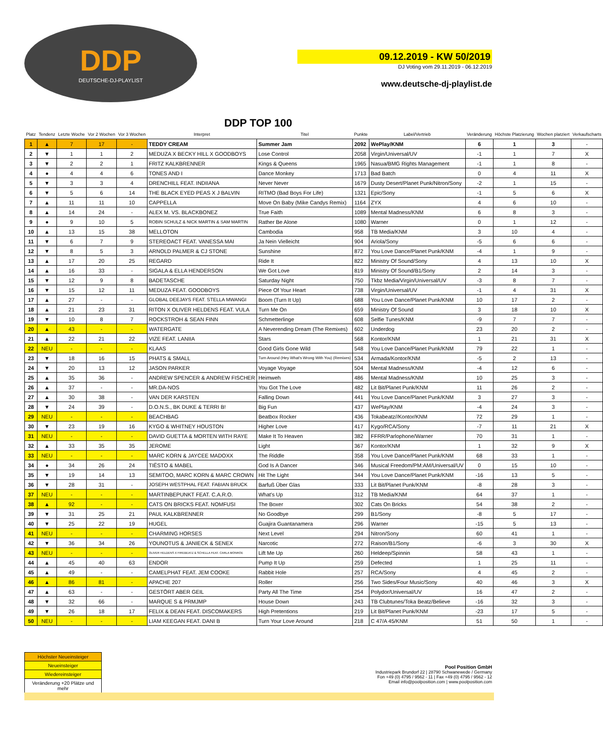DDP
DEUTSCHE-DJ-PLAYLIST
09.12.2019 - KW 50/2019
DJ Voting vom 29.11.2019 - 06.12.2019
www.deutsche-dj-playlist.de
DDP TOP 100
| Platz | Tendenz | Letzte Woche | Vor 2 Wochen | Vor 3 Wochen | Interpret | Titel | Punkte | Label/Vertrieb | Veränderung | Höchste Platzierung | Wochen platziert | Verkaufscharts |
| --- | --- | --- | --- | --- | --- | --- | --- | --- | --- | --- | --- | --- |
| 1 | ▲ | 7 | 17 | - | TEDDY CREAM | Summer Jam | 2092 | WePlay/KNM | 6 | 1 | 3 | - |
| 2 | ▼ | 1 | 1 | 2 | MEDUZA X BECKY HILL X GOODBOYS | Lose Control | 2058 | Virgin/Universal/UV | -1 | 1 | 7 | X |
| 3 | ▼ | 2 | 2 | 1 | FRITZ KALKBRENNER | Kings & Queens | 1965 | Nasua/BMG Rights Management | -1 | 1 | 8 | - |
| 4 | ● | 4 | 4 | 6 | TONES AND I | Dance Monkey | 1713 | Bad Batch | 0 | 4 | 11 | X |
| 5 | ▼ | 3 | 3 | 4 | DRENCHILL FEAT. INDIIANA | Never Never | 1679 | Dusty Desert/Planet Punk/Nitron/Sony | -2 | 1 | 15 | - |
| 6 | ▼ | 5 | 6 | 14 | THE BLACK EYED PEAS X J BALVIN | RITMO (Bad Boys For Life) | 1321 | Epic/Sony | -1 | 5 | 6 | X |
| 7 | ▲ | 11 | 11 | 10 | CAPPELLA | Move On Baby (Mike Candys Remix) | 1164 | ZYX | 4 | 6 | 10 | - |
| 8 | ▲ | 14 | 24 | - | ALEX M. VS. BLACKBONEZ | True Faith | 1089 | Mental Madness/KNM | 6 | 8 | 3 | - |
| 9 | ● | 9 | 10 | 5 | ROBIN SCHULZ & NICK MARTIN & SAM MARTIN | Rather Be Alone | 1080 | Warner | 0 | 1 | 12 | - |
| 10 | ▲ | 13 | 15 | 38 | MELLOTON | Cambodia | 958 | TB Media/KNM | 3 | 10 | 4 | - |
| 11 | ▼ | 6 | 7 | 9 | STEREOACT FEAT. VANESSA MAI | Ja Nein Vielleicht | 904 | Ariola/Sony | -5 | 6 | 6 | - |
| 12 | ▼ | 8 | 5 | 3 | ARNOLD PALMER & CJ STONE | Sunshine | 872 | You Love Dance/Planet Punk/KNM | -4 | 1 | 9 | - |
| 13 | ▲ | 17 | 20 | 25 | REGARD | Ride It | 822 | Ministry Of Sound/Sony | 4 | 13 | 10 | X |
| 14 | ▲ | 16 | 33 | - | SIGALA & ELLA HENDERSON | We Got Love | 819 | Ministry Of Sound/B1/Sony | 2 | 14 | 3 | - |
| 15 | ▼ | 12 | 9 | 8 | BADETASCHE | Saturday Night | 750 | Tkbz Media/Virgin/Universal/UV | -3 | 8 | 7 | - |
| 16 | ▼ | 15 | 12 | 11 | MEDUZA FEAT. GOODBOYS | Piece Of Your Heart | 738 | Virgin/Universal/UV | -1 | 4 | 31 | X |
| 17 | ▲ | 27 | - | - | GLOBAL DEEJAYS FEAT. STELLA MWANGI | Boom (Turn It Up) | 688 | You Love Dance/Planet Punk/KNM | 10 | 17 | 2 | - |
| 18 | ▲ | 21 | 23 | 31 | RITON X OLIVER HELDENS FEAT. VULA | Turn Me On | 659 | Ministry Of Sound | 3 | 18 | 10 | X |
| 19 | ▼ | 10 | 8 | 7 | ROCKSTROH & SEAN FINN | Schmetterlinge | 608 | Selfie Tunes/KNM | -9 | 7 | 7 | - |
| 20 | ▲ | 43 | - | - | WATERGATE | A Neverending Dream (The Remixes) | 602 | Underdog | 23 | 20 | 2 | - |
| 21 | ▲ | 22 | 21 | 22 | VIZE FEAT. LANIIA | Stars | 568 | Kontor/KNM | 1 | 21 | 31 | X |
| 22 | NEU | - | - | - | KLAAS | Good Girls Gone Wild | 548 | You Love Dance/Planet Punk/KNM | 79 | 22 | 1 | - |
| 23 | ▼ | 18 | 16 | 15 | PHATS & SMALL | Turn Around (Hey What's Wrong With You) (Remixes) | 534 | Armada/Kontor/KNM | -5 | 2 | 13 | - |
| 24 | ▼ | 20 | 13 | 12 | JASON PARKER | Voyage Voyage | 504 | Mental Madness/KNM | -4 | 12 | 6 | - |
| 25 | ▲ | 35 | 36 | - | ANDREW SPENCER & ANDREW FISCHER | Heimweh | 486 | Mental Madness/KNM | 10 | 25 | 3 | - |
| 26 | ▲ | 37 | - | - | MR.DA-NOS | You Got The Love | 482 | Lit Bit/Planet Punk/KNM | 11 | 26 | 2 | - |
| 27 | ▲ | 30 | 38 | - | VAN DER KARSTEN | Falling Down | 441 | You Love Dance/Planet Punk/KNM | 3 | 27 | 3 | - |
| 28 | ▼ | 24 | 39 | - | D.O.N.S., BK DUKE & TERRI B! | Big Fun | 437 | WePlay/KNM | -4 | 24 | 3 | - |
| 29 | NEU | - | - | - | BEACHBAG | Beatbox Rocker | 436 | Tokabeatz//Kontor/KNM | 72 | 29 | 1 | - |
| 30 | ▼ | 23 | 19 | 16 | KYGO & WHITNEY HOUSTON | Higher Love | 417 | Kygo/RCA/Sony | -7 | 11 | 21 | X |
| 31 | NEU | - | - | - | DAVID GUETTA & MORTEN WITH RAYE | Make It To Heaven | 382 | FFRR/Parlophone/Warner | 70 | 31 | 1 | - |
| 32 | ▲ | 33 | 35 | 35 | JEROME | Light | 367 | Kontor/KNM | 1 | 32 | 9 | X |
| 33 | NEU | - | - | - | MARC KORN & JAYCEE MADOXX | The Riddle | 358 | You Love Dance/Planet Punk/KNM | 68 | 33 | 1 | - |
| 34 | ● | 34 | 26 | 24 | TIËSTO & MABEL | God Is A Dancer | 346 | Musical Freedom/PM:AM/Universal/UV | 0 | 15 | 10 | - |
| 35 | ▼ | 19 | 14 | 13 | SEMITOO, MARC KORN & MARC CROWN | Hit The Light | 344 | You Love Dance/Planet Punk/KNM | -16 | 13 | 5 | - |
| 36 | ▼ | 28 | 31 | - | JOSEPH WESTPHAL FEAT. FABIAN BRUCK | Barfuß Über Glas | 333 | Lit Bit/Planet Punk/KNM | -8 | 28 | 3 | - |
| 37 | NEU | - | - | - | MARTINBEPUNKT FEAT. C.A.R.O. | What's Up | 312 | TB Media/KNM | 64 | 37 | 1 | - |
| 38 | ▲ | 92 | - | - | CATS ON BRICKS FEAT. NOMFUSI | The Boxer | 302 | Cats On Bricks | 54 | 38 | 2 | - |
| 39 | ▼ | 31 | 25 | 21 | PAUL KALKBRENNER | No Goodbye | 299 | B1/Sony | -8 | 5 | 17 | - |
| 40 | ▼ | 25 | 22 | 19 | HUGEL | Guajira Guantanamera | 296 | Warner | -15 | 5 | 13 | - |
| 41 | NEU | - | - | - | CHARMING HORSES | Next Level | 294 | Nitron/Sony | 60 | 41 | 1 | - |
| 42 | ▼ | 36 | 34 | 26 | YOUNOTUS & JANIECK & SENEX | Narcotic | 272 | Raison/B1/Sony | -6 | 3 | 30 | X |
| 43 | NEU | - | - | - | OLIVER HELDENS X FIREBEATZ & SCHELLA FEAT. CARLA MONROE | Lift Me Up | 260 | Heldeep/Spinnin | 58 | 43 | 1 | - |
| 44 | ▲ | 45 | 40 | 63 | ENDOR | Pump It Up | 259 | Defected | 1 | 25 | 11 | - |
| 45 | ▲ | 49 | - | - | CAMELPHAT FEAT. JEM COOKE | Rabbit Hole | 257 | RCA/Sony | 4 | 45 | 2 | - |
| 46 | ▲ | 86 | 81 | - | APACHE 207 | Roller | 256 | Two Sides/Four Music/Sony | 40 | 46 | 3 | X |
| 47 | ▲ | 63 | - | - | GESTÖRT ABER GEIL | Party All The Time | 254 | Polydor/Universal/UV | 16 | 47 | 2 | - |
| 48 | ▼ | 32 | 66 | - | MARQUE S & PRMJMP | House Down | 243 | TB Clubtunes/Toka Beatz/Believe | -16 | 32 | 3 | - |
| 49 | ▼ | 26 | 18 | 17 | FELIX & DEAN FEAT. DISCOMAKERS | High Pretentions | 219 | Lit Bit/Planet Punk/KNM | -23 | 17 | 5 | - |
| 50 | NEU | - | - | - | LIAM KEEGAN FEAT. DANI B | Turn Your Love Around | 218 | C 47/A 45/KNM | 51 | 50 | 1 | - |
Höchster Neueinsteiger
Neueinsteiger
Wiedereinsteiger
Veränderung +20 Plätze und mehr
Pool Position GmbH
Industriepark Brundorf 22 | 28790 Schwanewede / Germany
Fon +49 (0) 4795 / 9562 - 11 | Fax +49 (0) 4795 / 9562 - 12
Email info@poolposition.com | www.poolposition.com